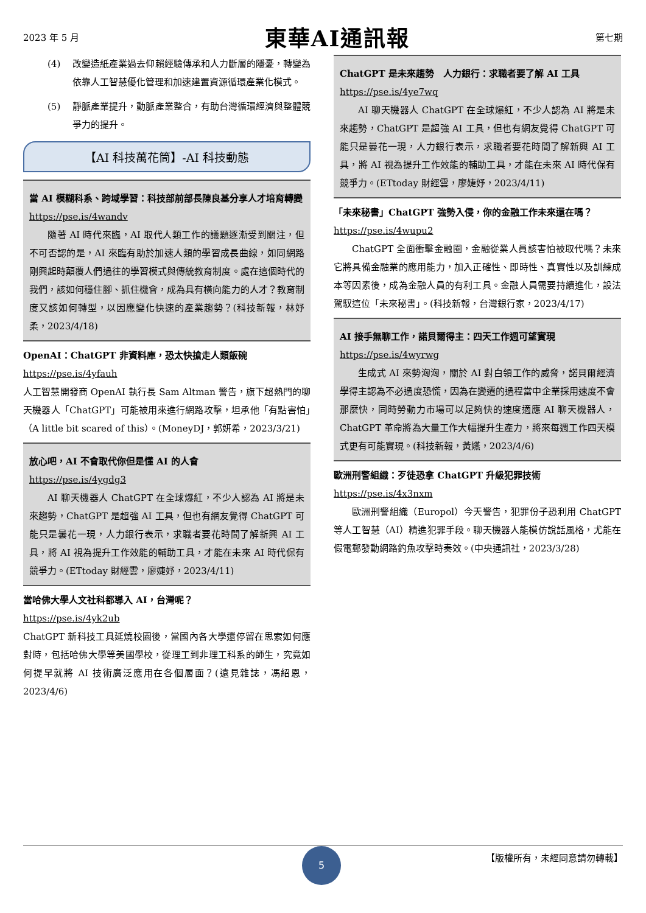2023 年 5 月 東華AI通訊報 第七期
(4) 改變造紙產業過去仰賴經驗傳承和人力斷層的隱憂，轉變為依靠人工智慧優化管理和加速建置資源循環產業化模式。
(5) 靜脈產業提升，動脈產業整合，有助台灣循環經濟與整體競爭力的提升。
【AI 科技萬花筒】-AI 科技動態
當 AI 模糊科系、跨域學習：科技部前部長陳良基分享人才培育轉變
https://pse.is/4wandv
隨著 AI 時代來臨，AI 取代人類工作的議題逐漸受到關注，但不可否認的是，AI 來臨有助於加速人類的學習成長曲線，如同網路剛興起時顛覆人們過往的學習模式與傳統教育制度。處在這個時代的我們，該如何穩住腳、抓住機會，成為具有橫向能力的人才？教育制度又該如何轉型，以因應變化快速的產業趨勢？(科技新報，林妤柔，2023/4/18)
OpenAI：ChatGPT 非資料庫，恐太快搶走人類飯碗
https://pse.is/4yfauh
人工智慧開發商 OpenAI 執行長 Sam Altman 警告，旗下超熱門的聊天機器人「ChatGPT」可能被用來進行網路攻擊，坦承他「有點害怕」（A little bit scared of this）。(MoneyDJ，郭妍希，2023/3/21)
放心吧，AI 不會取代你但是懂 AI 的人會
https://pse.is/4ygdg3
AI 聊天機器人 ChatGPT 在全球爆紅，不少人認為 AI 將是未來趨勢，ChatGPT 是超強 AI 工具，但也有網友覺得 ChatGPT 可能只是曇花一現，人力銀行表示，求職者要花時間了解新興 AI 工具，將 AI 視為提升工作效能的輔助工具，才能在未來 AI 時代保有競爭力。(ETtoday 財經雲，廖婕妤，2023/4/11)
當哈佛大學人文社科都導入 AI，台灣呢？
https://pse.is/4yk2ub
ChatGPT 新科技工具延燒校園後，當國內各大學還停留在思索如何應對時，包括哈佛大學等美國學校，從理工到非理工科系的師生，究竟如何提早就將 AI 技術廣泛應用在各個層面？(遠見雜誌，馮紹恩，2023/4/6)
ChatGPT 是未來趨勢　人力銀行：求職者要了解 AI 工具
https://pse.is/4ye7wq
AI 聊天機器人 ChatGPT 在全球爆紅，不少人認為 AI 將是未來趨勢，ChatGPT 是超強 AI 工具，但也有網友覺得 ChatGPT 可能只是曇花一現，人力銀行表示，求職者要花時間了解新興 AI 工具，將 AI 視為提升工作效能的輔助工具，才能在未來 AI 時代保有競爭力。(ETtoday 財經雲，廖婕妤，2023/4/11)
「未來秘書」ChatGPT 強勢入侵，你的金融工作未來還在嗎？
https://pse.is/4wupu2
ChatGPT 全面衝擊金融圈，金融從業人員該害怕被取代嗎？未來它將具備金融業的應用能力，加入正確性、即時性、真實性以及訓練成本等因素後，成為金融人員的有利工具。金融人員需要持續進化，設法駕馭這位「未來秘書」。(科技新報，台灣銀行家，2023/4/17)
AI 接手無聊工作，諾貝爾得主：四天工作週可望實現
https://pse.is/4wyrwg
生成式 AI 來勢洶洶，關於 AI 對白領工作的威脅，諾貝爾經濟學得主認為不必過度恐慌，因為在變遷的過程當中企業採用速度不會那麼快，同時勞動力市場可以足夠快的速度適應 AI 聊天機器人，ChatGPT 革命將為大量工作大幅提升生產力，將來每週工作四天模式更有可能實現。(科技新報，黃嬿，2023/4/6)
歐洲刑警組織：歹徒恐拿 ChatGPT 升級犯罪技術
https://pse.is/4x3nxm
歐洲刑警組織（Europol）今天警告，犯罪份子恐利用 ChatGPT 等人工智慧（AI）精進犯罪手段。聊天機器人能模仿說話風格，尤能在假電郵發動網路釣魚攻擊時奏效。(中央通訊社，2023/3/28)
【版權所有，未經同意請勿轉載】 5